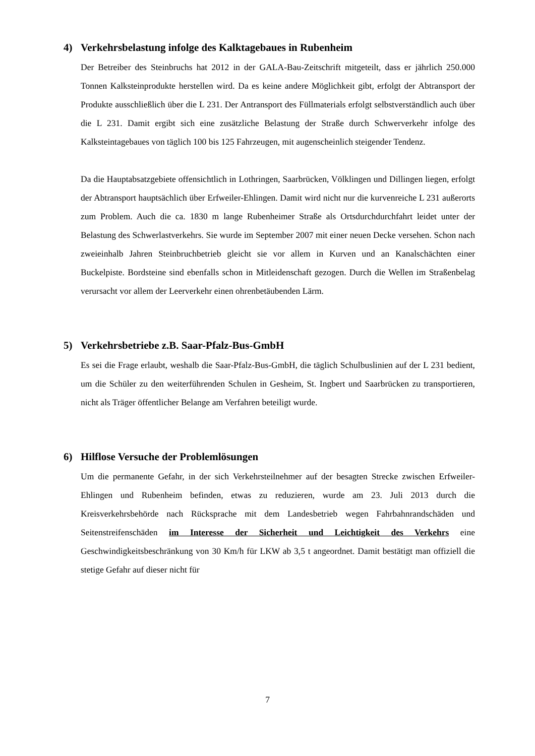4) Verkehrsbelastung infolge des Kalktagebaues in Rubenheim
Der Betreiber des Steinbruchs hat 2012 in der GALA-Bau-Zeitschrift mitgeteilt, dass er jährlich 250.000 Tonnen Kalksteinprodukte herstellen wird. Da es keine andere Möglichkeit gibt, erfolgt der Abtransport der Produkte ausschließlich über die L 231. Der Antransport des Füllmaterials erfolgt selbstverständlich auch über die L 231. Damit ergibt sich eine zusätzliche Belastung der Straße durch Schwerverkehr infolge des Kalksteintagebaues von täglich 100 bis 125 Fahrzeugen, mit augenscheinlich steigender Tendenz.
Da die Hauptabsatzgebiete offensichtlich in Lothringen, Saarbrücken, Völklingen und Dillingen liegen, erfolgt der Abtransport hauptsächlich über Erfweiler-Ehlingen. Damit wird nicht nur die kurvenreiche L 231 außerorts zum Problem. Auch die ca. 1830 m lange Rubenheimer Straße als Ortsdurchdurchfahrt leidet unter der Belastung des Schwerlastverkehrs. Sie wurde im September 2007 mit einer neuen Decke versehen. Schon nach zweieinhalb Jahren Steinbruchbetrieb gleicht sie vor allem in Kurven und an Kanalschächten einer Buckelpiste. Bordsteine sind ebenfalls schon in Mitleidenschaft gezogen. Durch die Wellen im Straßenbelag verursacht vor allem der Leerverkehr einen ohrenbetäubenden Lärm.
5) Verkehrsbetriebe z.B. Saar-Pfalz-Bus-GmbH
Es sei die Frage erlaubt, weshalb die Saar-Pfalz-Bus-GmbH, die täglich Schulbuslinien auf der L 231 bedient, um die Schüler zu den weiterführenden Schulen in Gesheim, St. Ingbert und Saarbrücken zu transportieren, nicht als Träger öffentlicher Belange am Verfahren beteiligt wurde.
6) Hilflose Versuche der Problemlösungen
Um die permanente Gefahr, in der sich Verkehrsteilnehmer auf der besagten Strecke zwischen Erfweiler-Ehlingen und Rubenheim befinden, etwas zu reduzieren, wurde am 23. Juli 2013 durch die Kreisverkehrsbehörde nach Rücksprache mit dem Landesbetrieb wegen Fahrbahnrandschäden und Seitenstreifenschäden im Interesse der Sicherheit und Leichtigkeit des Verkehrs eine Geschwindigkeitsbeschränkung von 30 Km/h für LKW ab 3,5 t angeordnet. Damit bestätigt man offiziell die stetige Gefahr auf dieser nicht für
7